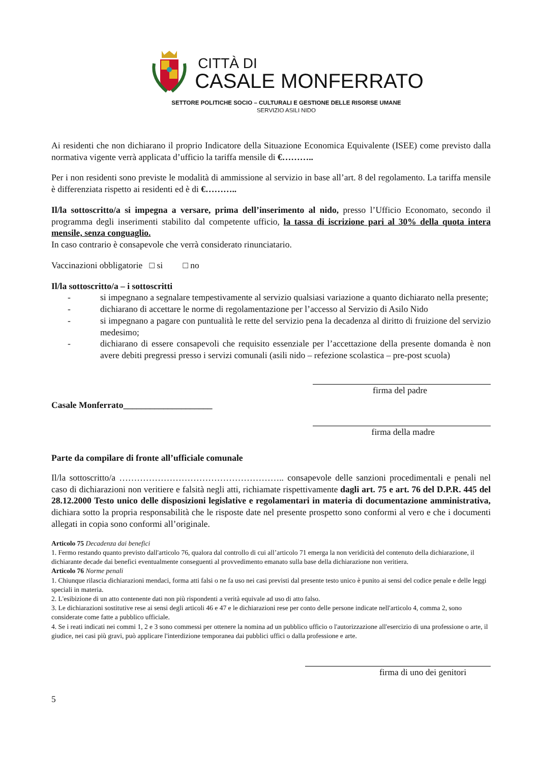CITTÀ DI
CASALE MONFERRATO
SETTORE POLITICHE SOCIO – CULTURALI E GESTIONE DELLE RISORSE UMANE
SERVIZIO ASILI NIDO
Ai residenti che non dichiarano il proprio Indicatore della Situazione Economica Equivalente (ISEE) come previsto dalla normativa vigente verrà applicata d’ufficio la tariffa mensile di €………..
Per i non residenti sono previste le modalità di ammissione al servizio in base all’art. 8 del regolamento. La tariffa mensile è differenziata rispetto ai residenti ed è di €………..
Il/la sottoscritto/a si impegna a versare, prima dell’inserimento al nido, presso l’Ufficio Economato, secondo il programma degli inserimenti stabilito dal competente ufficio, la tassa di iscrizione pari al 30% della quota intera mensile, senza conguaglio.
In caso contrario è consapevole che verrà considerato rinunciatario.
Vaccinazioni obbligatorie □ si □ no
Il/la sottoscritto/a – i sottoscritti
- si impegnano a segnalare tempestivamente al servizio qualsiasi variazione a quanto dichiarato nella presente;
- dichiarano di accettare le norme di regolamentazione per l’accesso al Servizio di Asilo Nido
- si impegnano a pagare con puntualità le rette del servizio pena la decadenza al diritto di fruizione del servizio medesimo;
- dichiarano di essere consapevoli che requisito essenziale per l’accettazione della presente domanda è non avere debiti pregressi presso i servizi comunali (asili nido – refezione scolastica – pre-post scuola)
firma del padre
Casale Monferrato____________________
firma della madre
Parte da compilare di fronte all’ufficiale comunale
Il/la sottoscritto/a ……………………………………………….. consapevole delle sanzioni procedimentali e penali nel caso di dichiarazioni non veritiere e falsità negli atti, richiamate rispettivamente dagli art. 75 e art. 76 del D.P.R. 445 del 28.12.2000 Testo unico delle disposizioni legislative e regolamentari in materia di documentazione amministrativa, dichiara sotto la propria responsabilità che le risposte date nel presente prospetto sono conformi al vero e che i documenti allegati in copia sono conformi all’originale.
Articolo 75 Decadenza dai benefici
1. Fermo restando quanto previsto dall'articolo 76, qualora dal controllo di cui all’articolo 71 emerga la non veridicità del contenuto della dichiarazione, il dichiarante decade dai benefici eventualmente conseguenti al provvedimento emanato sulla base della dichiarazione non veritiera.
Articolo 76 Norme penali
1. Chiunque rilascia dichiarazioni mendaci, forma atti falsi o ne fa uso nei casi previsti dal presente testo unico è punito ai sensi del codice penale e delle leggi speciali in materia.
2. L'esibizione di un atto contenente dati non più rispondenti a verità equivale ad uso di atto falso.
3. Le dichiarazioni sostitutive rese ai sensi degli articoli 46 e 47 e le dichiarazioni rese per conto delle persone indicate nell'articolo 4, comma 2, sono considerate come fatte a pubblico ufficiale.
4. Se i reati indicati nei commi 1, 2 e 3 sono commessi per ottenere la nomina ad un pubblico ufficio o l'autorizzazione all'esercizio di una professione o arte, il giudice, nei casi più gravi, può applicare l'interdizione temporanea dai pubblici uffici o dalla professione e arte.
firma di uno dei genitori
5